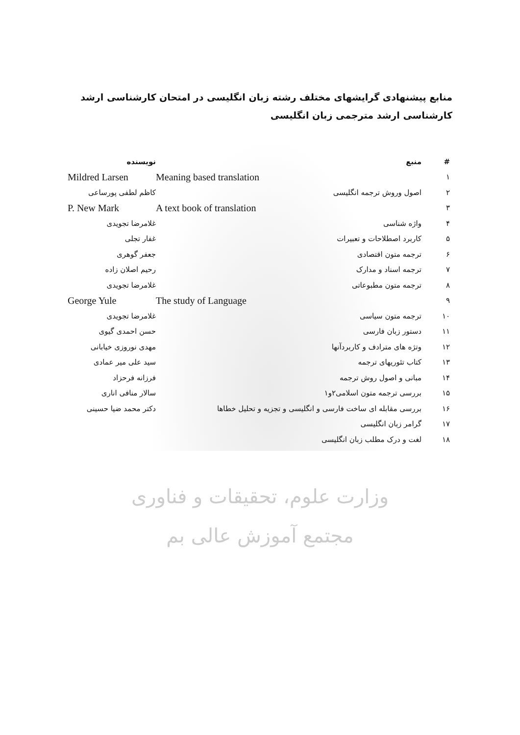منابع پیشنهادی گرایشهای مختلف رشته زبان انگلیسی در امتحان کارشناسی ارشد
کارشناسی ارشد مترجمی زبان انگلیسی
| # | منبع | | نویسنده |
| --- | --- | --- | --- |
| ۱ | | Meaning based translation | Mildred Larsen |
| ۲ | اصول وروش ترجمه انگلیسی | | کاظم لطفی پورساعی |
| ۳ | | A text book of translation | P. New Mark |
| ۴ | واژه شناسی | | غلامرضا تجویدی |
| ۵ | کاربرد اصطلاحات و تعبیرات | | غفار تجلی |
| ۶ | ترجمه متون اقتصادی | | جعفر گوهری |
| ۷ | ترجمه اسناد و مدارک | | رحیم اصلان زاده |
| ۸ | ترجمه متون مطبوعاتی | | غلامرضا تجویدی |
| ۹ | | The study of Language | George Yule |
| ۱۰ | ترجمه متون سیاسی | | غلامرضا تجویدی |
| ۱۱ | دستور زبان فارسی | | حسن احمدی گیوی |
| ۱۲ | وتژه های مترادف و کاربردآنها | | مهدی نوروزی خیابانی |
| ۱۳ | کتاب تئوریهای ترجمه | | سید علی میر عمادی |
| ۱۴ | مبانی و اصول روش ترجمه | | فرزانه فرحزاد |
| ۱۵ | بررسی ترجمه متون اسلامی۲و۱ | | سالار منافی اناری |
| ۱۶ | بررسی مقابله ای ساخت فارسی و انگلیسی و تجزیه و تحلیل خطاها | | دکتر محمد ضیا حسینی |
| ۱۷ | گرامر زبان انگلیسی | | |
| ۱۸ | لغت و درک مطلب زبان انگلیسی | | |
وزارت علوم، تحقیقات و فناوری
مجتمع آموزش عالی بم